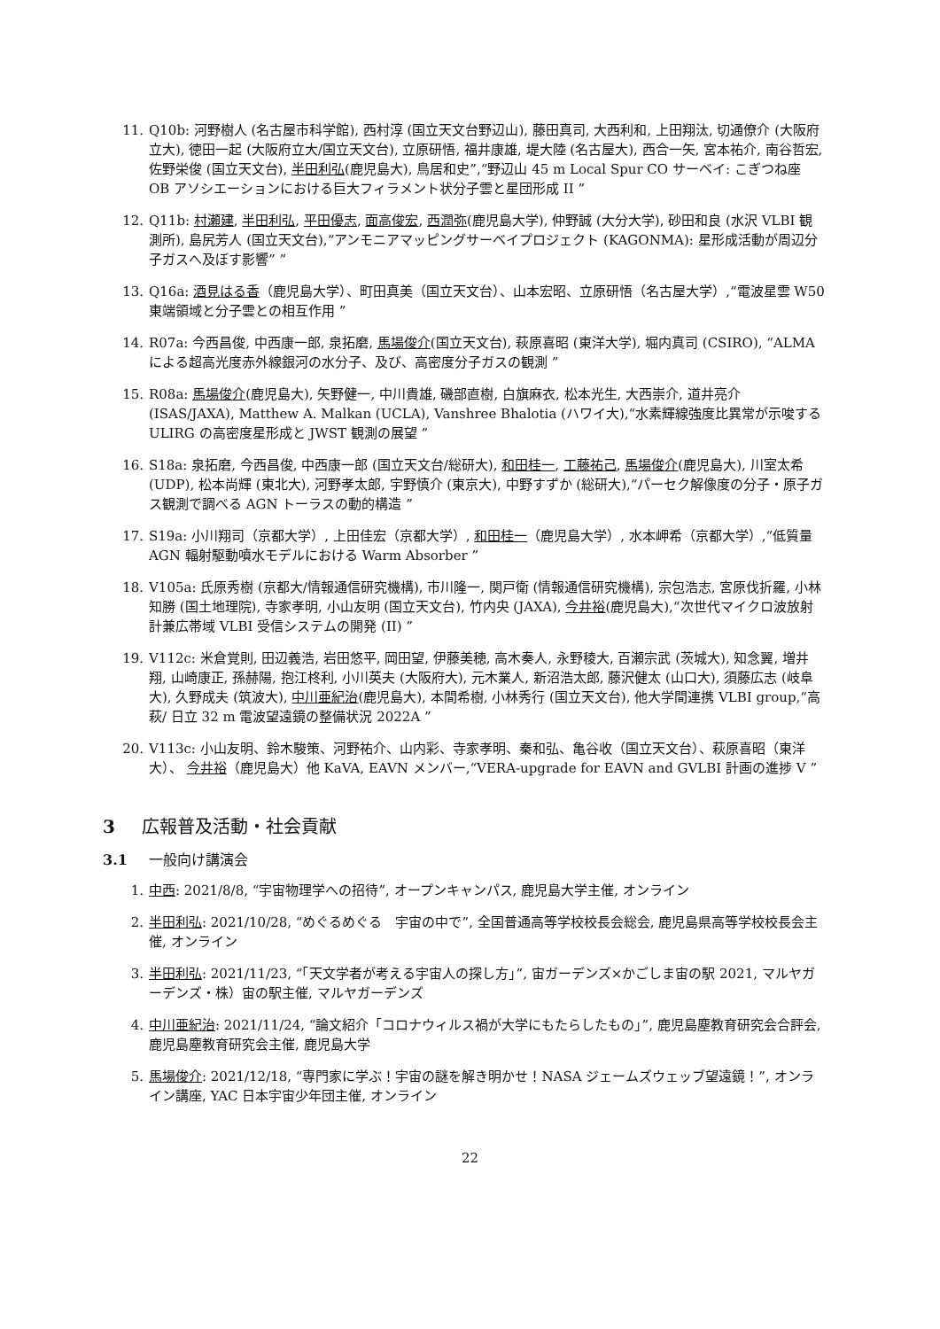11. Q10b: 河野樹人 (名古屋市科学館), 西村淳 (国立天文台野辺山), 藤田真司, 大西利和, 上田翔汰, 切通僚介 (大阪府立大), 徳田一起 (大阪府立大/国立天文台), 立原研悟, 福井康雄, 堤大陸 (名古屋大), 西合一矢, 宮本祐介, 南谷哲宏, 佐野栄俊 (国立天文台), 半田利弘(鹿児島大), 鳥居和史”,“野辺山 45 m Local Spur CO サーベイ: こぎつね座 OB アソシエーションにおける巨大フィラメント状分子雲と星団形成 II ”
12. Q11b: 村瀬建, 半田利弘, 平田優志, 面高俊宏, 西潤弥(鹿児島大学), 仲野誠 (大分大学), 砂田和良 (水沢 VLBI 観測所), 島尻芳人 (国立天文台),“アンモニアマッピングサーベイプロジェクト (KAGONMA): 星形成活動が周辺分子ガスへ及ぼす影響” ”
13. Q16a: 酒見はる香（鹿児島大学）、町田真美（国立天文台）、山本宏昭、立原研悟（名古屋大学）,“電波星雲 W50 東端領域と分子雲との相互作用 ”
14. R07a: 今西昌俊, 中西康一郎, 泉拓磨, 馬場俊介(国立天文台), 萩原喜昭 (東洋大学), 堀内真司 (CSIRO), “ALMA による超高光度赤外線銀河の水分子、及び、高密度分子ガスの観測 ”
15. R08a: 馬場俊介(鹿児島大), 矢野健一, 中川貴雄, 磯部直樹, 白旗麻衣, 松本光生, 大西崇介, 道井亮介 (ISAS/JAXA), Matthew A. Malkan (UCLA), Vanshree Bhalotia (ハワイ大),“水素輝線強度比異常が示唆する ULIRG の高密度星形成と JWST 観測の展望 ”
16. S18a: 泉拓磨, 今西昌俊, 中西康一郎 (国立天文台/総研大), 和田桂一, 工藤祐己, 馬場俊介(鹿児島大), 川室太希 (UDP), 松本尚輝 (東北大), 河野孝太郎, 宇野慎介 (東京大), 中野すずか (総研大),“パーセク解像度の分子・原子ガス観測で調べる AGN トーラスの動的構造 ”
17. S19a: 小川翔司（京都大学）, 上田佳宏（京都大学）, 和田桂一（鹿児島大学）, 水本岬希（京都大学）,“低質量 AGN 輻射駆動噴水モデルにおける Warm Absorber ”
18. V105a: 氏原秀樹 (京都大/情報通信研究機構), 市川隆一, 関戸衛 (情報通信研究機構), 宗包浩志, 宮原伐折羅, 小林知勝 (国土地理院), 寺家孝明, 小山友明 (国立天文台), 竹内央 (JAXA), 今井裕(鹿児島大),“次世代マイクロ波放射計兼広帯域 VLBI 受信システムの開発 (II) ”
19. V112c: 米倉覚則, 田辺義浩, 岩田悠平, 岡田望, 伊藤美穂, 高木奏人, 永野稜大, 百瀬宗武 (茨城大), 知念翼, 増井翔, 山崎康正, 孫赫陽, 抱江柊利, 小川英夫 (大阪府大), 元木業人, 新沼浩太郎, 藤沢健太 (山口大), 須藤広志 (岐阜大), 久野成夫 (筑波大), 中川亜紀治(鹿児島大), 本間希樹, 小林秀行 (国立天文台), 他大学間連携 VLBI group,“高萩/ 日立 32 m 電波望遠鏡の整備状況 2022A ”
20. V113c: 小山友明、鈴木駿策、河野祐介、山内彩、寺家孝明、秦和弘、亀谷收（国立天文台）、萩原喜昭（東洋大）、 今井裕（鹿児島大）他 KaVA, EAVN メンバー,“VERA-upgrade for EAVN and GVLBI 計画の進捗 V ”
3 広報普及活動・社会貢献
3.1 一般向け講演会
1. 中西: 2021/8/8, “宇宙物理学への招待”, オープンキャンパス, 鹿児島大学主催, オンライン
2. 半田利弘: 2021/10/28, “めぐるめぐる　宇宙の中で”, 全国普通高等学校校長会総会, 鹿児島県高等学校校長会主催, オンライン
3. 半田利弘: 2021/11/23, “「天文学者が考える宇宙人の探し方」”, 宙ガーデンズ×かごしま宙の駅 2021, マルヤガーデンズ・株）宙の駅主催, マルヤガーデンズ
4. 中川亜紀治: 2021/11/24, “論文紹介「コロナウィルス禍が大学にもたらしたもの」”, 鹿児島塵教育研究会合評会, 鹿児島塵教育研究会主催, 鹿児島大学
5. 馬場俊介: 2021/12/18, “専門家に学ぶ！宇宙の謎を解き明かせ！NASA ジェームズウェッブ望遠鏡！”, オンライン講座, YAC 日本宇宙少年団主催, オンライン
22